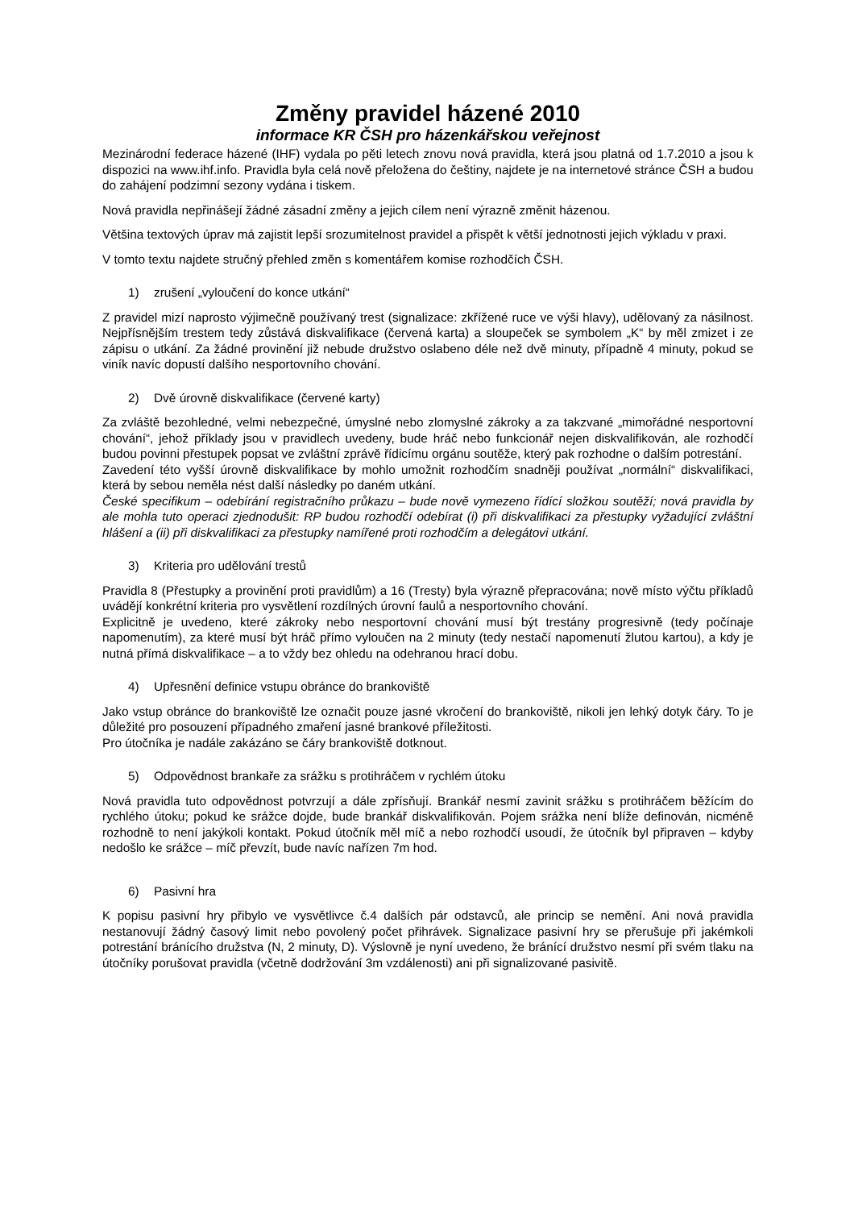Změny pravidel házené 2010
informace KR ČSH pro házenkářskou veřejnost
Mezinárodní federace házené (IHF) vydala po pěti letech znovu nová pravidla, která jsou platná od 1.7.2010 a jsou k dispozici na www.ihf.info. Pravidla byla celá nově přeložena do češtiny, najdete je na internetové stránce ČSH a budou do zahájení podzimní sezony vydána i tiskem.
Nová pravidla nepřinášejí žádné zásadní změny a jejich cílem není výrazně změnit házenou.
Většina textových úprav má zajistit lepší srozumitelnost pravidel a přispět k větší jednotnosti jejich výkladu v praxi.
V tomto textu najdete stručný přehled změn s komentářem komise rozhodčích ČSH.
1) zrušení „vyloučení do konce utkání“
Z pravidel mizí naprosto výjimečně používaný trest (signalizace: zkřížené ruce ve výši hlavy), udělovaný za násilnost. Nejpřísnějším trestem tedy zůstává diskvalifikace (červená karta) a sloupeček se symbolem „K“ by měl zmizet i ze zápisu o utkání. Za žádné provinění již nebude družstvo oslabeno déle než dvě minuty, případně 4 minuty, pokud se viník navíc dopustí dalšího nesportovního chování.
2) Dvě úrovně diskvalifikace (červené karty)
Za zvláště bezohledné, velmi nebezpečné, úmyslné nebo zlomyslné zákroky a za takzvané „mimořádné nesportovní chování“, jehož příklady jsou v pravidlech uvedeny, bude hráč nebo funkcionář nejen diskvalifikován, ale rozhodčí budou povinni přestupek popsat ve zvláštní zprávě řídicímu orgánu soutěže, který pak rozhodne o dalším potrestání.
Zavedení této vyšší úrovně diskvalifikace by mohlo umožnit rozhodčím snadněji používat „normální“ diskvalifikaci, která by sebou neměla nést další následky po daném utkání.
České specifikum – odebírání registračního průkazu – bude nově vymezeno řídící složkou soutěží; nová pravidla by ale mohla tuto operaci zjednodušit: RP budou rozhodčí odebírat (i) při diskvalifikaci za přestupky vyžadující zvláštní hlášení a (ii) při diskvalifikaci za přestupky namířené proti rozhodčím a delegátovi utkání.
3) Kriteria pro udělování trestů
Pravidla 8 (Přestupky a provinění proti pravidlům) a 16 (Tresty) byla výrazně přepracována; nově místo výčtu příkladů uvádějí konkrétní kriteria pro vysvětlení rozdílných úrovní faulů a nesportovního chování.
Explicitně je uvedeno, které zákroky nebo nesportovní chování musí být trestány progresivně (tedy počínaje napomenutím), za které musí být hráč přímo vyloučen na 2 minuty (tedy nestačí napomenutí žlutou kartou), a kdy je nutná přímá diskvalifikace – a to vždy bez ohledu na odehranou hrací dobu.
4) Upřesnění definice vstupu obránce do brankoviště
Jako vstup obránce do brankoviště lze označit pouze jasné vkročení do brankoviště, nikoli jen lehký dotyk čáry. To je důležité pro posouzení případného zmaření jasné brankové příležitosti.
Pro útočníka je nadále zakázáno se čáry brankoviště dotknout.
5) Odpovědnost brankaře za srážku s protihráčem v rychlém útoku
Nová pravidla tuto odpovědnost potvrzují a dále zpřísňují. Brankář nesmí zavinit srážku s protihráčem běžícím do rychlého útoku; pokud ke srážce dojde, bude brankář diskvalifikován. Pojem srážka není blíže definován, nicméně rozhodně to není jakýkoli kontakt. Pokud útočník měl míč a nebo rozhodčí usoudí, že útočník byl připraven – kdyby nedošlo ke srážce – míč převzít, bude navíc nařízen 7m hod.
6) Pasivní hra
K popisu pasivní hry přibylo ve vysvětlivce č.4 dalších pár odstavců, ale princip se nemění. Ani nová pravidla nestanovují žádný časový limit nebo povolený počet přihrávek. Signalizace pasivní hry se přerušuje při jakémkoli potrestání bránícího družstva (N, 2 minuty, D). Výslovně je nyní uvedeno, že bránící družstvo nesmí při svém tlaku na útočníky porušovat pravidla (včetně dodržování 3m vzdálenosti) ani při signalizované pasivitě.